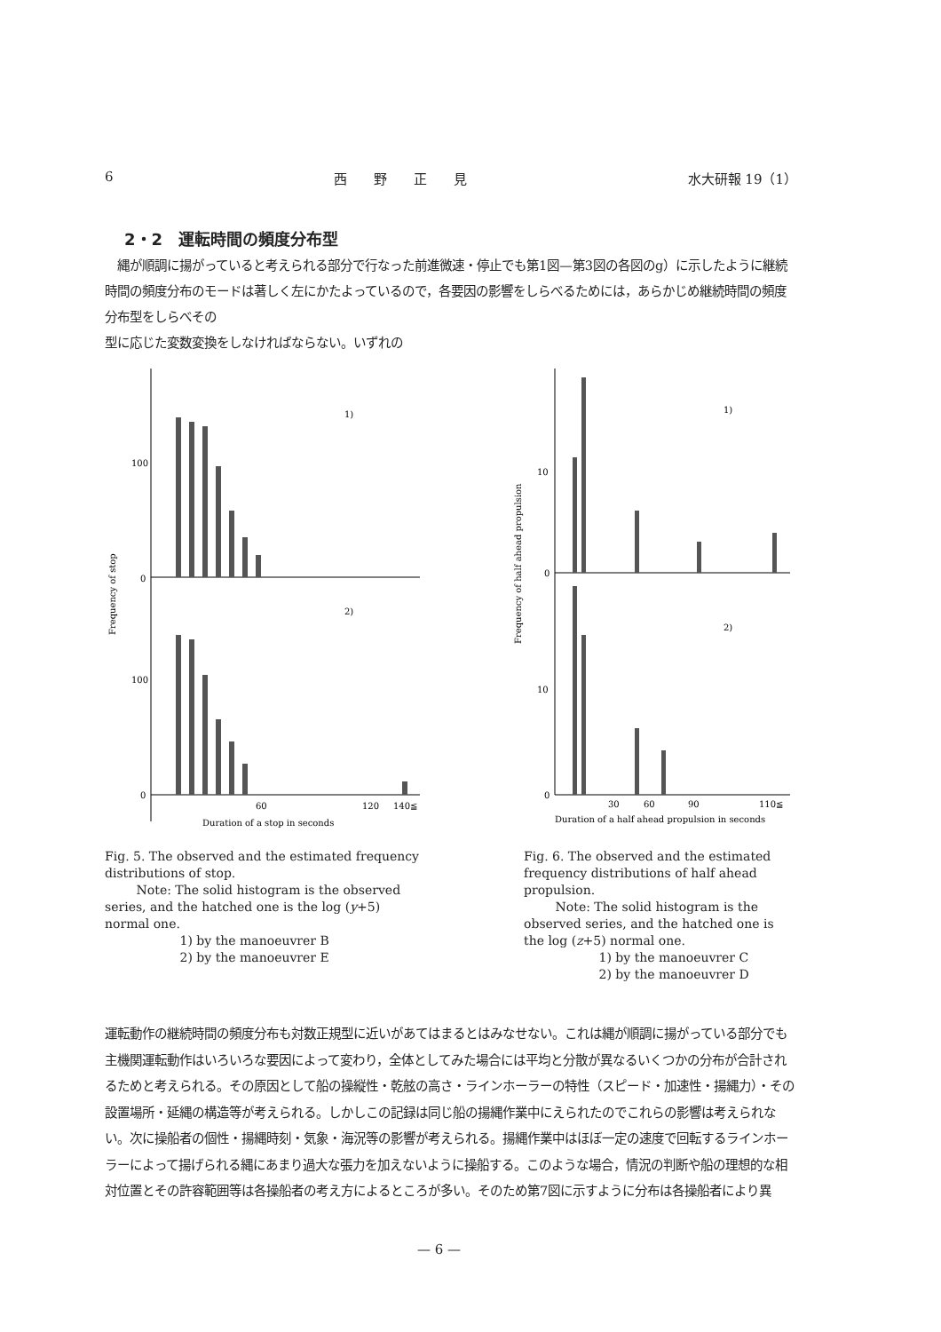6 西　　野　　正　　見 水大研報 19（1）
2・2　運転時間の頻度分布型
　縄が順調に揚がっていると考えられる部分で行なった前進微速・停止でも第1図—第3図の各図のg）に示したように継続時間の頻度分布のモードは著しく左にかたよっているので，各要因の影響をしらべるためには，あらかじめ継続時間の頻度分布型をしらべその
型に応じた変数変換をしなければならない。いずれの
100
0
100
0
1)
2)
60
120
140≦
Duration of a stop in seconds
Frequency of stop
10
0
10
0
1)
2)
30
60
90
110≦
Duration of a half ahead propulsion in seconds
Frequency of half ahead propulsion
Fig. 5. The observed and the estimated frequency distributions of stop.
Note: The solid histogram is the observed series, and the hatched one is the log (y+5) normal one.
1) by the manoeuvrer B
2) by the manoeuvrer E
Fig. 6. The observed and the estimated frequency distributions of half ahead propulsion.
Note: The solid histogram is the observed series, and the hatched one is the log (z+5) normal one.
1) by the manoeuvrer C
2) by the manoeuvrer D
運転動作の継続時間の頻度分布も対数正規型に近いがあてはまるとはみなせない。これは縄が順調に揚がっている部分でも主機関運転動作はいろいろな要因によって変わり，全体としてみた場合には平均と分散が異なるいくつかの分布が合計されるためと考えられる。その原因として船の操縦性・乾舷の高さ・ラインホーラーの特性（スピード・加速性・揚縄力）・その設置場所・延縄の構造等が考えられる。しかしこの記録は同じ船の揚縄作業中にえられたのでこれらの影響は考えられない。次に操船者の個性・揚縄時刻・気象・海況等の影響が考えられる。揚縄作業中はほぼ一定の速度で回転するラインホーラーによって揚げられる縄にあまり過大な張力を加えないように操船する。このような場合，情況の判断や船の理想的な相対位置とその許容範囲等は各操船者の考え方によるところが多い。そのため第7図に示すように分布は各操船者により異
— 6 —